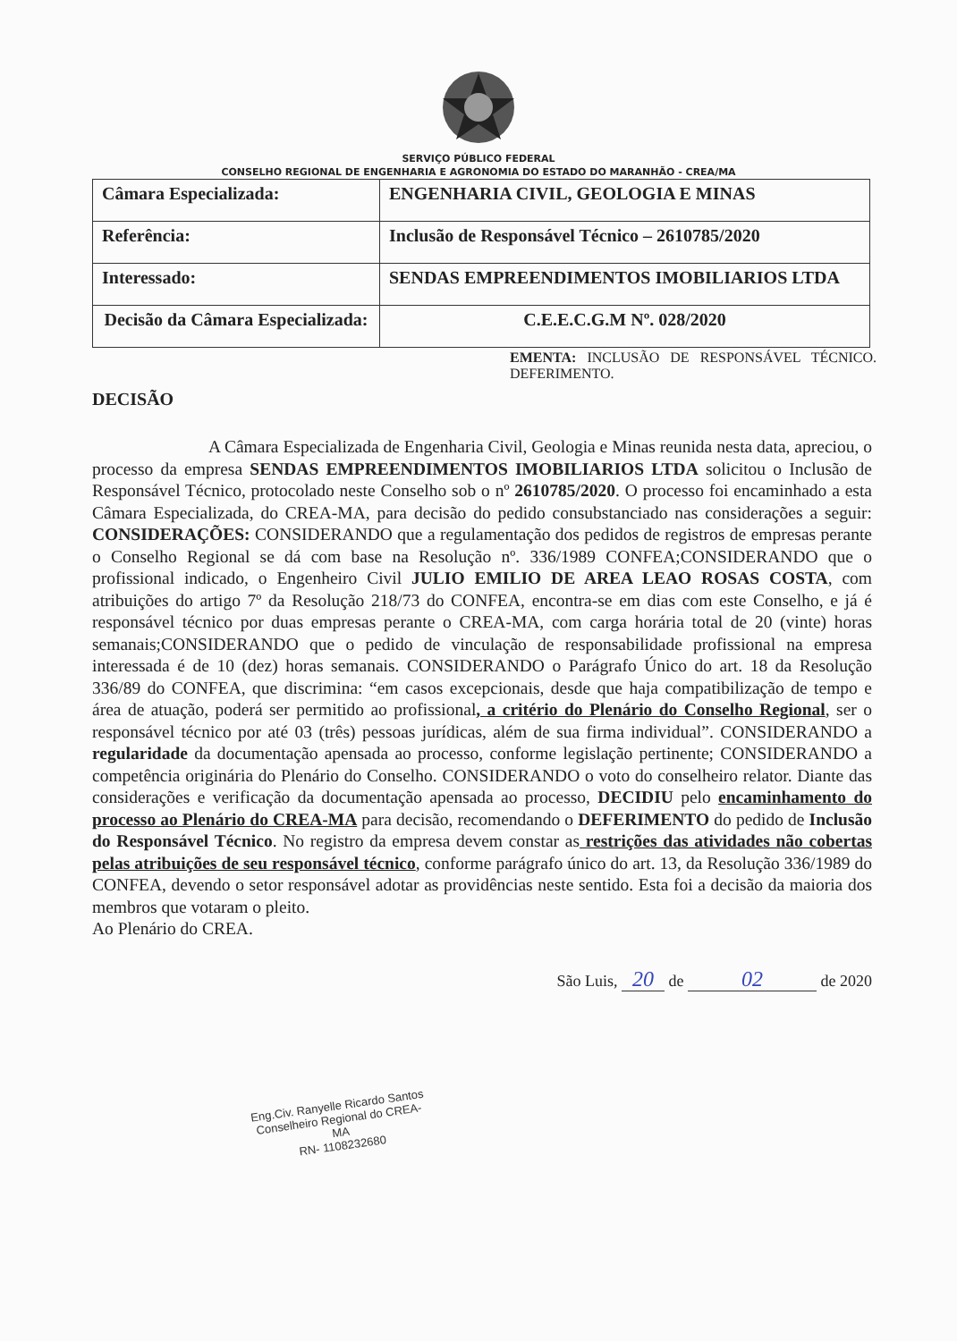SERVIÇO PÚBLICO FEDERAL
CONSELHO REGIONAL DE ENGENHARIA E AGRONOMIA DO ESTADO DO MARANHÃO - CREA/MA
| Câmara Especializada: | ENGENHARIA CIVIL, GEOLOGIA E MINAS |
| Referência: | Inclusão de Responsável Técnico – 2610785/2020 |
| Interessado: | SENDAS EMPREENDIMENTOS IMOBILIARIOS LTDA |
| Decisão da Câmara Especializada: | C.E.E.C.G.M Nº. 028/2020 |
EMENTA: INCLUSÃO DE RESPONSÁVEL TÉCNICO. DEFERIMENTO.
DECISÃO
A Câmara Especializada de Engenharia Civil, Geologia e Minas reunida nesta data, apreciou, o processo da empresa SENDAS EMPREENDIMENTOS IMOBILIARIOS LTDA solicitou o Inclusão de Responsável Técnico, protocolado neste Conselho sob o nº 2610785/2020. O processo foi encaminhado a esta Câmara Especializada, do CREA-MA, para decisão do pedido consubstanciado nas considerações a seguir: CONSIDERAÇÕES: CONSIDERANDO que a regulamentação dos pedidos de registros de empresas perante o Conselho Regional se dá com base na Resolução nº. 336/1989 CONFEA;CONSIDERANDO que o profissional indicado, o Engenheiro Civil JULIO EMILIO DE AREA LEAO ROSAS COSTA, com atribuições do artigo 7º da Resolução 218/73 do CONFEA, encontra-se em dias com este Conselho, e já é responsável técnico por duas empresas perante o CREA-MA, com carga horária total de 20 (vinte) horas semanais;CONSIDERANDO que o pedido de vinculação de responsabilidade profissional na empresa interessada é de 10 (dez) horas semanais. CONSIDERANDO o Parágrafo Único do art. 18 da Resolução 336/89 do CONFEA, que discrimina: “em casos excepcionais, desde que haja compatibilização de tempo e área de atuação, poderá ser permitido ao profissional, a critério do Plenário do Conselho Regional, ser o responsável técnico por até 03 (três) pessoas jurídicas, além de sua firma individual”. CONSIDERANDO a regularidade da documentação apensada ao processo, conforme legislação pertinente; CONSIDERANDO a competência originária do Plenário do Conselho. CONSIDERANDO o voto do conselheiro relator. Diante das considerações e verificação da documentação apensada ao processo, DECIDIU pelo encaminhamento do processo ao Plenário do CREA-MA para decisão, recomendando o DEFERIMENTO do pedido de Inclusão do Responsável Técnico. No registro da empresa devem constar as restrições das atividades não cobertas pelas atribuições de seu responsável técnico, conforme parágrafo único do art. 13, da Resolução 336/1989 do CONFEA, devendo o setor responsável adotar as providências neste sentido. Esta foi a decisão da maioria dos membros que votaram o pleito.
Ao Plenário do CREA.
São Luis, 20 de 02 de 2020
Eng.Civ. Ranyelle Ricardo Santos
Conselheiro Regional do CREA-MA
RN- 1108232680